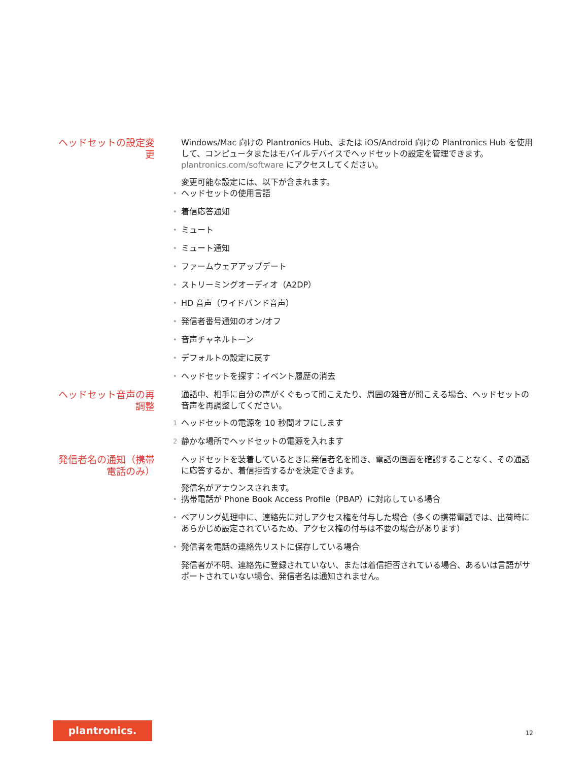ヘッドセットの設定変更
Windows/Mac 向けの Plantronics Hub、または iOS/Android 向けの Plantronics Hub を使用して、コンピュータまたはモバイルデバイスでヘッドセットの設定を管理できます。plantronics.com/software にアクセスしてください。
変更可能な設定には、以下が含まれます。
• ヘッドセットの使用言語
• 着信応答通知
• ミュート
• ミュート通知
• ファームウェアアップデート
• ストリーミングオーディオ（A2DP）
• HD 音声（ワイドバンド音声）
• 発信者番号通知のオン/オフ
• 音声チャネルトーン
• デフォルトの設定に戻す
• ヘッドセットを探す：イベント履歴の消去
ヘッドセット音声の再調整
通話中、相手に自分の声がくぐもって聞こえたり、周囲の雑音が聞こえる場合、ヘッドセットの音声を再調整してください。
1 ヘッドセットの電源を 10 秒間オフにします
2 静かな場所でヘッドセットの電源を入れます
発信者名の通知（携帯電話のみ）
ヘッドセットを装着しているときに発信者名を聞き、電話の画面を確認することなく、その通話に応答するか、着信拒否するかを決定できます。
発信名がアナウンスされます。
• 携帯電話が Phone Book Access Profile（PBAP）に対応している場合
• ペアリング処理中に、連絡先に対しアクセス権を付与した場合（多くの携帯電話では、出荷時にあらかじめ設定されているため、アクセス権の付与は不要の場合があります）
• 発信者を電話の連絡先リストに保存している場合
発信者が不明、連絡先に登録されていない、または着信拒否されている場合、あるいは言語がサポートされていない場合、発信者名は通知されません。
plantronics.
12